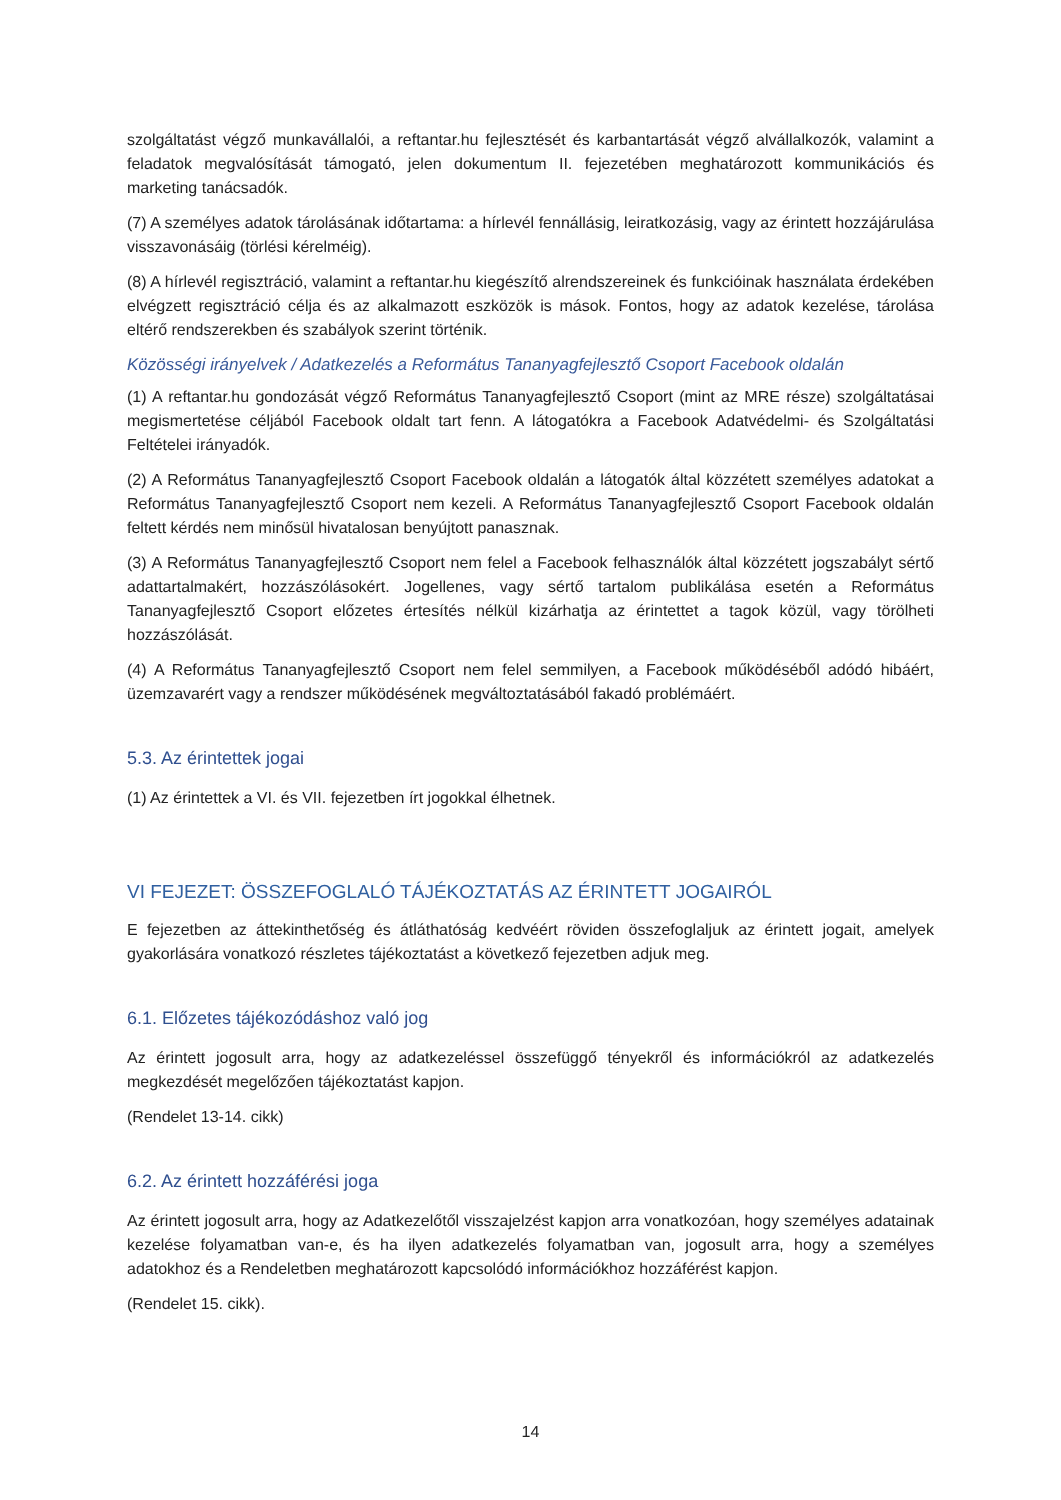szolgáltatást végző munkavállalói, a reftantar.hu fejlesztését és karbantartását végző alvállalkozók, valamint a feladatok megvalósítását támogató, jelen dokumentum II. fejezetében meghatározott kommunikációs és marketing tanácsadók.
(7) A személyes adatok tárolásának időtartama: a hírlevél fennállásig, leiratkozásig, vagy az érintett hozzájárulása visszavonásáig (törlési kérelméig).
(8) A hírlevél regisztráció, valamint a reftantar.hu kiegészítő alrendszereinek és funkcióinak használata érdekében elvégzett regisztráció célja és az alkalmazott eszközök is mások. Fontos, hogy az adatok kezelése, tárolása eltérő rendszerekben és szabályok szerint történik.
Közösségi irányelvek / Adatkezelés a Református Tananyagfejlesztő Csoport Facebook oldalán
(1) A reftantar.hu gondozását végző Református Tananyagfejlesztő Csoport (mint az MRE része) szolgáltatásai megismertetése céljából Facebook oldalt tart fenn. A látogatókra a Facebook Adatvédelmi- és Szolgáltatási Feltételei irányadók.
(2) A Református Tananyagfejlesztő Csoport Facebook oldalán a látogatók által közzétett személyes adatokat a Református Tananyagfejlesztő Csoport nem kezeli. A Református Tananyagfejlesztő Csoport Facebook oldalán feltett kérdés nem minősül hivatalosan benyújtott panasznak.
(3) A Református Tananyagfejlesztő Csoport nem felel a Facebook felhasználók által közzétett jogszabályt sértő adattartalmakért, hozzászólásokért. Jogellenes, vagy sértő tartalom publikálása esetén a Református Tananyagfejlesztő Csoport előzetes értesítés nélkül kizárhatja az érintettet a tagok közül, vagy törölheti hozzászólását.
(4) A Református Tananyagfejlesztő Csoport nem felel semmilyen, a Facebook működéséből adódó hibáért, üzemzavarért vagy a rendszer működésének megváltoztatásából fakadó problémáért.
5.3. Az érintettek jogai
(1) Az érintettek a VI. és VII. fejezetben írt jogokkal élhetnek.
VI FEJEZET: ÖSSZEFOGLALÓ TÁJÉKOZTATÁS AZ ÉRINTETT JOGAIRÓL
E fejezetben az áttekinthetőség és átláthatóság kedvéért röviden összefoglaljuk az érintett jogait, amelyek gyakorlására vonatkozó részletes tájékoztatást a következő fejezetben adjuk meg.
6.1. Előzetes tájékozódáshoz való jog
Az érintett jogosult arra, hogy az adatkezeléssel összefüggő tényekről és információkról az adatkezelés megkezdését megelőzően tájékoztatást kapjon.
(Rendelet 13-14. cikk)
6.2. Az érintett hozzáférési joga
Az érintett jogosult arra, hogy az Adatkezelőtől visszajelzést kapjon arra vonatkozóan, hogy személyes adatainak kezelése folyamatban van-e, és ha ilyen adatkezelés folyamatban van, jogosult arra, hogy a személyes adatokhoz és a Rendeletben meghatározott kapcsolódó információkhoz hozzáférést kapjon.
(Rendelet 15. cikk).
14